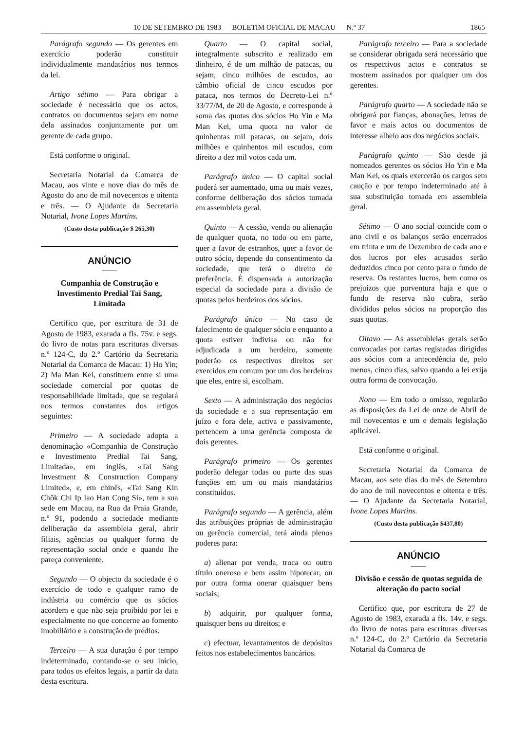10 DE SETEMBRO DE 1983 — BOLETIM OFICIAL DE MACAU — N.º 37 1865
Parágrafo segundo — Os gerentes em exercício poderão constituir individualmente mandatários nos termos da lei.
Artigo sétimo — Para obrigar a sociedade é necessário que os actos, contratos ou documentos sejam em nome dela assinados conjuntamente por um gerente de cada grupo.
Está conforme o original.
Secretaria Notarial da Comarca de Macau, aos vinte e nove dias do mês de Agosto do ano de mil novecentos e oitenta e três. — O Ajudante da Secretaria Notarial, Ivone Lopes Martins.
(Custo desta publicação $ 265,30)
ANÚNCIO
Companhia de Construção e Investimento Predial Tai Sang, Limitada
Certifico que, por escritura de 31 de Agosto de 1983, exarada a fls. 75v. e segs. do livro de notas para escrituras diversas n.º 124-C, do 2.º Cartório da Secretaria Notarial da Comarca de Macau: 1) Ho Yin; 2) Ma Man Kei, constituem entre si uma sociedade comercial por quotas de responsabilidade limitada, que se regulará nos termos constantes dos artigos seguintes:
Primeiro — A sociedade adopta a denominação «Companhia de Construção e Investimento Predial Tai Sang, Limitada», em inglês, «Tai Sang Investment & Construction Company Limited», e, em chinês, «Tai Sang Kin Chôk Chi Ip Iao Han Cong Si», tem a sua sede em Macau, na Rua da Praia Grande, n.º 91, podendo a sociedade mediante deliberação da assembleia geral, abrir filiais, agências ou qualquer forma de representação social onde e quando lhe pareça conveniente.
Segundo — O objecto da sociedade é o exercício de todo e qualquer ramo de indústria ou comércio que os sócios acordem e que não seja proibido por lei e especialmente no que concerne ao fomento imobiliário e a construção de prédios.
Terceiro — A sua duração é por tempo indeterminado, contando-se o seu início, para todos os efeitos legais, a partir da data desta escritura.
Quarto — O capital social, integralmente subscrito e realizado em dinheiro, é de um milhão de patacas, ou sejam, cinco milhões de escudos, ao câmbio oficial de cinco escudos por pataca, nos termos do Decreto-Lei n.º 33/77/M, de 20 de Agosto, e corresponde à soma das quotas dos sócios Ho Yin e Ma Man Kei, uma quota no valor de quinhentas mil patacas, ou sejam, dois milhões e quinhentos mil escudos, com direito a dez mil votos cada um.
Parágrafo único — O capital social poderá ser aumentado, uma ou mais vezes, conforme deliberação dos sócios tomada em assembleia geral.
Quinto — A cessão, venda ou alienação de qualquer quota, no todo ou em parte, quer a favor de estranhos, quer a favor de outro sócio, depende do consentimento da sociedade, que terá o direito de preferência. É dispensada a autorização especial da sociedade para a divisão de quotas pelos herdeiros dos sócios.
Parágrafo único — No caso de falecimento de qualquer sócio e enquanto a quota estiver indivisa ou não for adjudicada a um herdeiro, somente poderão os respectivos direitos ser exercidos em comum por um dos herdeiros que eles, entre si, escolham.
Sexto — A administração dos negócios da sociedade e a sua representação em juízo e fora dele, activa e passivamente, pertencem a uma gerência composta de dois gerentes.
Parágrafo primeiro — Os gerentes poderão delegar todas ou parte das suas funções em um ou mais mandatários constituídos.
Parágrafo segundo — A gerência, além das atribuições próprias de administração ou gerência comercial, terá ainda plenos poderes para:
a) alienar por venda, troca ou outro título oneroso e bem assim hipotecar, ou por outra forma onerar quaisquer bens sociais;
b) adquirir, por qualquer forma, quaisquer bens ou direitos; e
c) efectuar, levantamentos de depósitos feitos nos estabelecimentos bancários.
Parágrafo terceiro — Para a sociedade se considerar obrigada será necessário que os respectivos actos e contratos se mostrem assinados por qualquer um dos gerentes.
Parágrafo quarto — A sociedade não se obrigará por fianças, abonações, letras de favor e mais actos ou documentos de interesse alheio aos dos negócios sociais.
Parágrafo quinto — São desde já nomeados gerentes os sócios Ho Yin e Ma Man Kei, os quais exercerão os cargos sem caução e por tempo indeterminado até à sua substituição tomada em assembleia geral.
Sétimo — O ano social coincide com o ano civil e os balanços serão encerrados em trinta e um de Dezembro de cada ano e dos lucros por eles acusados serão deduzidos cinco por cento para o fundo de reserva. Os restantes lucros, bem como os prejuízos que porventura haja e que o fundo de reserva não cubra, serão divididos pelos sócios na proporção das suas quotas.
Oitavo — As assembleias gerais serão convocadas por cartas registadas dirigidas aos sócios com a antecedência de, pelo menos, cinco dias, salvo quando a lei exija outra forma de convocação.
Nono — Em todo o omisso, regularão as disposições da Lei de onze de Abril de mil novecentos e um e demais legislação aplicável.
Está conforme o original.
Secretaria Notarial da Comarca de Macau, aos sete dias do mês de Setembro do ano de mil novecentos e oitenta e três. — O Ajudante da Secretaria Notarial, Ivone Lopes Martins.
(Custo desta publicação $437,80)
ANÚNCIO
Divisão e cessão de quotas seguida de alteração do pacto social
Certifico que, por escritura de 27 de Agosto de 1983, exarada a fls. 14v. e segs. do livro de notas para escrituras diversas n.º 124-C, do 2.º Cartório da Secretaria Notarial da Comarca de